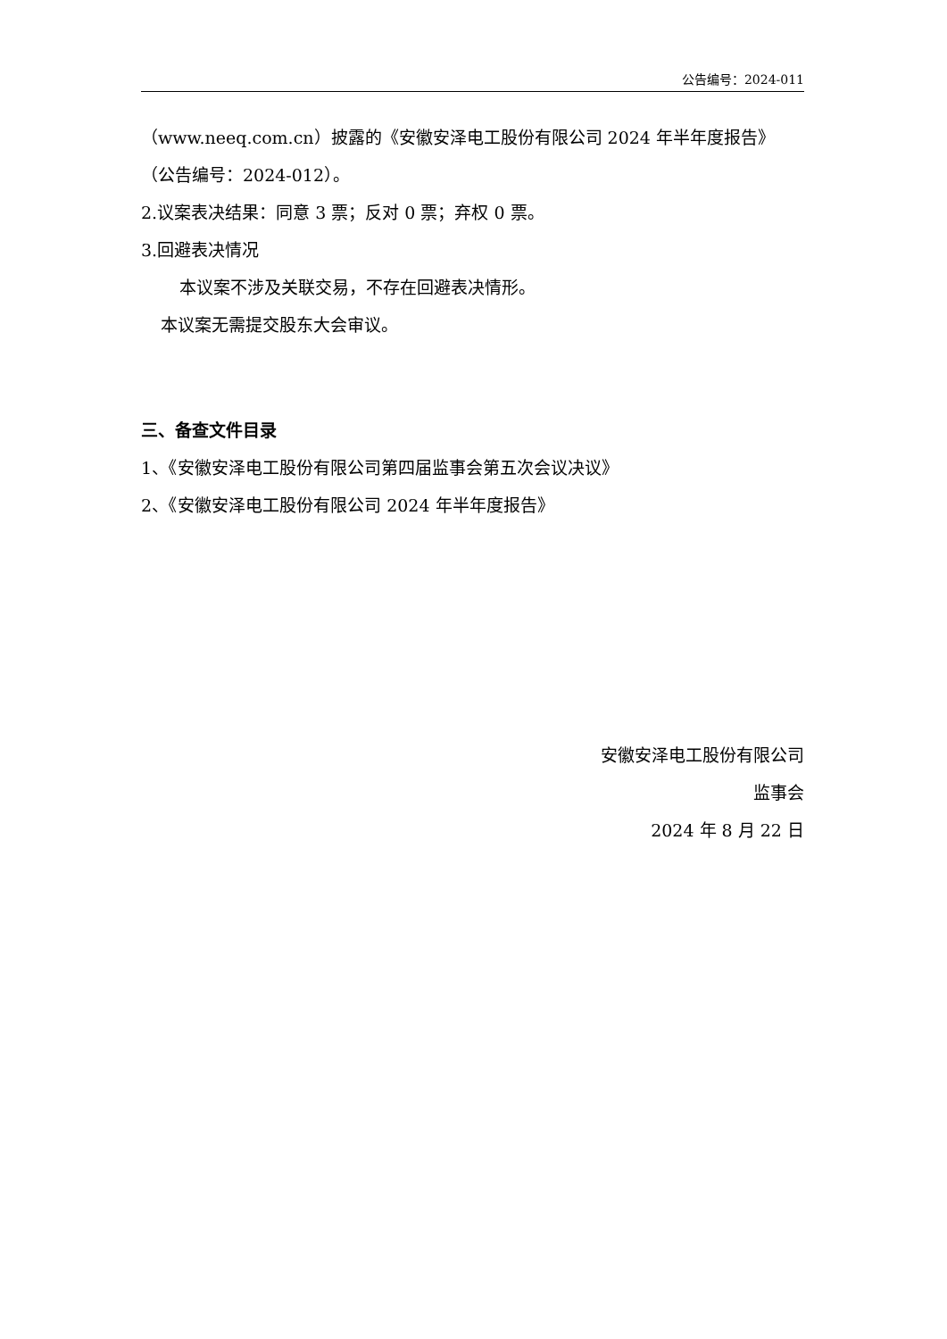公告编号：2024-011
（www.neeq.com.cn）披露的《安徽安泽电工股份有限公司 2024 年半年度报告》
（公告编号：2024-012）。
2.议案表决结果：同意 3 票；反对 0 票；弃权 0 票。
3.回避表决情况
本议案不涉及关联交易，不存在回避表决情形。
本议案无需提交股东大会审议。
三、备查文件目录
1、《安徽安泽电工股份有限公司第四届监事会第五次会议决议》
2、《安徽安泽电工股份有限公司 2024 年半年度报告》
安徽安泽电工股份有限公司
监事会
2024 年 8 月 22 日